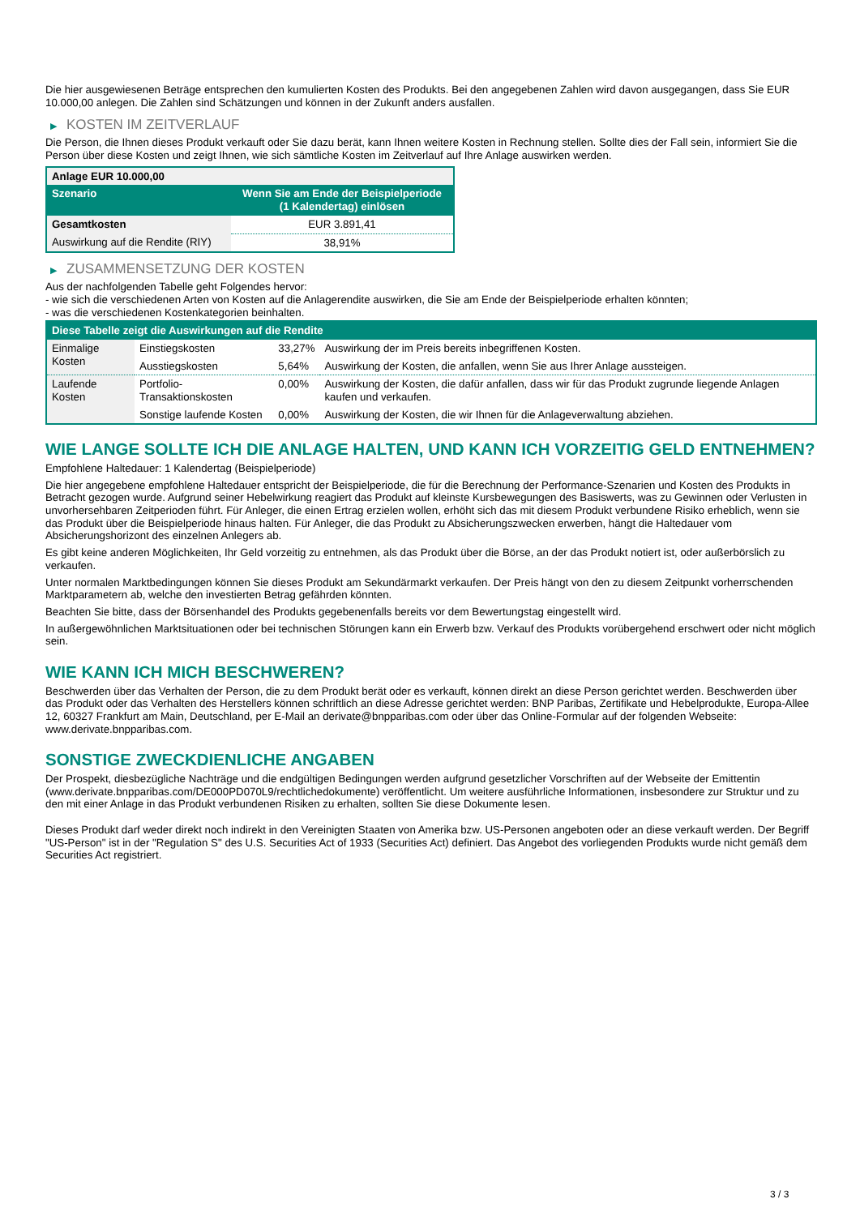Die hier ausgewiesenen Beträge entsprechen den kumulierten Kosten des Produkts. Bei den angegebenen Zahlen wird davon ausgegangen, dass Sie EUR 10.000,00 anlegen. Die Zahlen sind Schätzungen und können in der Zukunft anders ausfallen.
▶ KOSTEN IM ZEITVERLAUF
Die Person, die Ihnen dieses Produkt verkauft oder Sie dazu berät, kann Ihnen weitere Kosten in Rechnung stellen. Sollte dies der Fall sein, informiert Sie die Person über diese Kosten und zeigt Ihnen, wie sich sämtliche Kosten im Zeitverlauf auf Ihre Anlage auswirken werden.
| Anlage EUR 10.000,00 | |
| --- | --- |
| Szenario | Wenn Sie am Ende der Beispielperiode (1 Kalendertag) einlösen |
| Gesamtkosten | EUR 3.891,41 |
| Auswirkung auf die Rendite (RIY) | 38,91% |
▶ ZUSAMMENSETZUNG DER KOSTEN
Aus der nachfolgenden Tabelle geht Folgendes hervor:
- wie sich die verschiedenen Arten von Kosten auf die Anlagerendite auswirken, die Sie am Ende der Beispielperiode erhalten könnten;
- was die verschiedenen Kostenkategorien beinhalten.
| Diese Tabelle zeigt die Auswirkungen auf die Rendite | | | |
| --- | --- | --- | --- |
| Einmalige Kosten | Einstiegskosten | 33,27% | Auswirkung der im Preis bereits inbegriffenen Kosten. |
| | Ausstiegskosten | 5,64% | Auswirkung der Kosten, die anfallen, wenn Sie aus Ihrer Anlage aussteigen. |
| Laufende Kosten | Portfolio-Transaktionskosten | 0,00% | Auswirkung der Kosten, die dafür anfallen, dass wir für das Produkt zugrunde liegende Anlagen kaufen und verkaufen. |
| | Sonstige laufende Kosten | 0,00% | Auswirkung der Kosten, die wir Ihnen für die Anlageverwaltung abziehen. |
WIE LANGE SOLLTE ICH DIE ANLAGE HALTEN, UND KANN ICH VORZEITIG GELD ENTNEHMEN?
Empfohlene Haltedauer: 1 Kalendertag (Beispielperiode)
Die hier angegebene empfohlene Haltedauer entspricht der Beispielperiode, die für die Berechnung der Performance-Szenarien und Kosten des Produkts in Betracht gezogen wurde. Aufgrund seiner Hebelwirkung reagiert das Produkt auf kleinste Kursbewegungen des Basiswerts, was zu Gewinnen oder Verlusten in unvorhersehbaren Zeitperioden führt. Für Anleger, die einen Ertrag erzielen wollen, erhöht sich das mit diesem Produkt verbundene Risiko erheblich, wenn sie das Produkt über die Beispielperiode hinaus halten. Für Anleger, die das Produkt zu Absicherungszwecken erwerben, hängt die Haltedauer vom Absicherungshorizont des einzelnen Anlegers ab.
Es gibt keine anderen Möglichkeiten, Ihr Geld vorzeitig zu entnehmen, als das Produkt über die Börse, an der das Produkt notiert ist, oder außerbörslich zu verkaufen.
Unter normalen Marktbedingungen können Sie dieses Produkt am Sekundärmarkt verkaufen. Der Preis hängt von den zu diesem Zeitpunkt vorherrschenden Marktparametern ab, welche den investierten Betrag gefährden könnten.
Beachten Sie bitte, dass der Börsenhandel des Produkts gegebenenfalls bereits vor dem Bewertungstag eingestellt wird.
In außergewöhnlichen Marktsituationen oder bei technischen Störungen kann ein Erwerb bzw. Verkauf des Produkts vorübergehend erschwert oder nicht möglich sein.
WIE KANN ICH MICH BESCHWEREN?
Beschwerden über das Verhalten der Person, die zu dem Produkt berät oder es verkauft, können direkt an diese Person gerichtet werden. Beschwerden über das Produkt oder das Verhalten des Herstellers können schriftlich an diese Adresse gerichtet werden: BNP Paribas, Zertifikate und Hebelprodukte, Europa-Allee 12, 60327 Frankfurt am Main, Deutschland, per E-Mail an derivate@bnpparibas.com oder über das Online-Formular auf der folgenden Webseite: www.derivate.bnpparibas.com.
SONSTIGE ZWECKDIENLICHE ANGABEN
Der Prospekt, diesbezügliche Nachträge und die endgültigen Bedingungen werden aufgrund gesetzlicher Vorschriften auf der Webseite der Emittentin (www.derivate.bnpparibas.com/DE000PD070L9/rechtlichedokumente) veröffentlicht. Um weitere ausführliche Informationen, insbesondere zur Struktur und zu den mit einer Anlage in das Produkt verbundenen Risiken zu erhalten, sollten Sie diese Dokumente lesen.
Dieses Produkt darf weder direkt noch indirekt in den Vereinigten Staaten von Amerika bzw. US-Personen angeboten oder an diese verkauft werden. Der Begriff "US-Person" ist in der "Regulation S" des U.S. Securities Act of 1933 (Securities Act) definiert. Das Angebot des vorliegenden Produkts wurde nicht gemäß dem Securities Act registriert.
3 / 3